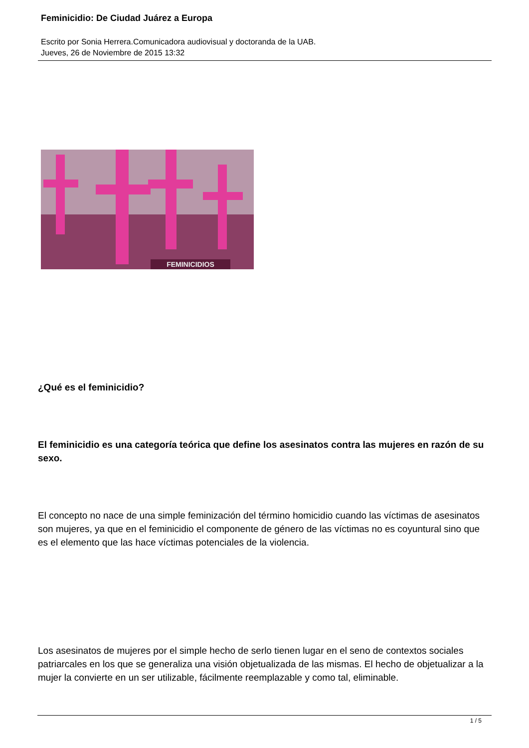Feminicidio: De Ciudad Juárez a Europa
Escrito por Sonia Herrera.Comunicadora audiovisual y doctoranda de la UAB.
Jueves, 26 de Noviembre de 2015 13:32
FEMINICIDIOS
¿Qué es el feminicidio?
El feminicidio es una categoría teórica que define los asesinatos contra las mujeres en razón de su sexo.
El concepto no nace de una simple feminización del término homicidio cuando las víctimas de asesinatos son mujeres, ya que en el feminicidio el componente de género de las víctimas no es coyuntural sino que es el elemento que las hace víctimas potenciales de la violencia.
Los asesinatos de mujeres por el simple hecho de serlo tienen lugar en el seno de contextos sociales patriarcales en los que se generaliza una visión objetualizada de las mismas. El hecho de objetualizar a la mujer la convierte en un ser utilizable, fácilmente reemplazable y como tal, eliminable.
1 / 5